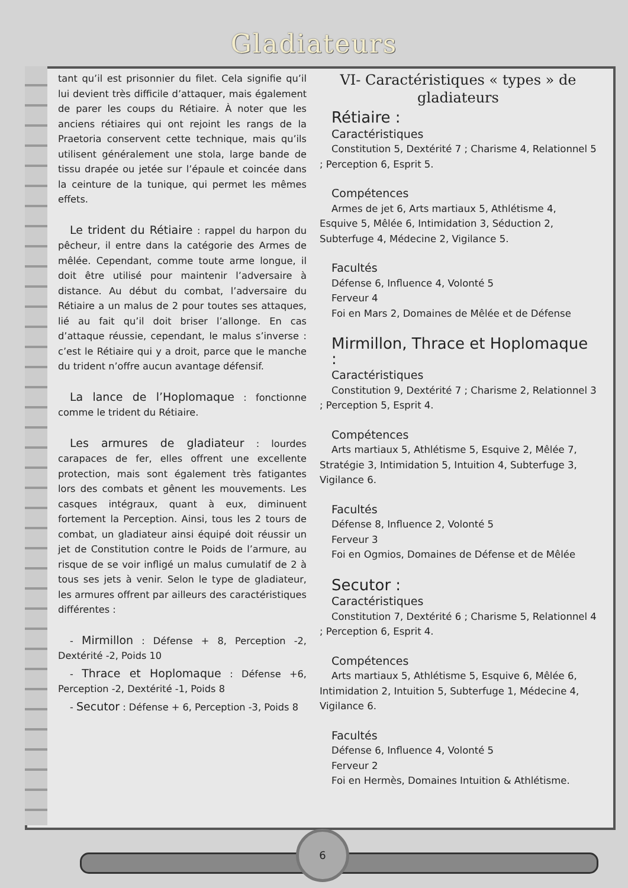Gladiateurs
6
tant qu’il est prisonnier du filet. Cela signifie qu’il lui devient très difficile d’attaquer, mais également de parer les coups du Rétiaire. À noter que les anciens rétiaires qui ont rejoint les rangs de la Praetoria conservent cette technique, mais qu’ils utilisent généralement une stola, large bande de tissu drapée ou jetée sur l’épaule et coincée dans la ceinture de la tunique, qui permet les mêmes effets.
Le trident du Rétiaire : rappel du harpon du pêcheur, il entre dans la catégorie des Armes de mêlée. Cependant, comme toute arme longue, il doit être utilisé pour maintenir l’adversaire à distance. Au début du combat, l’adversaire du Rétiaire a un malus de 2 pour toutes ses attaques, lié au fait qu’il doit briser l’allonge. En cas d’attaque réussie, cependant, le malus s’inverse : c’est le Rétiaire qui y a droit, parce que le manche du trident n’offre aucun avantage défensif.
La lance de l’Hoplomaque : fonctionne comme le trident du Rétiaire.
Les armures de gladiateur : lourdes carapaces de fer, elles offrent une excellente protection, mais sont également très fatigantes lors des combats et gênent les mouvements. Les casques intégraux, quant à eux, diminuent fortement la Perception. Ainsi, tous les 2 tours de combat, un gladiateur ainsi équipé doit réussir un jet de Constitution contre le Poids de l’armure, au risque de se voir infligé un malus cumulatif de 2 à tous ses jets à venir. Selon le type de gladiateur, les armures offrent par ailleurs des caractéristiques différentes :
- Mirmillon : Défense + 8, Perception -2, Dextérité -2, Poids 10
- Thrace et Hoplomaque : Défense +6, Perception -2, Dextérité -1, Poids 8
- Secutor : Défense + 6, Perception -3, Poids 8
VI- Caractéristiques « types » de gladiateurs
Rétiaire :
Caractéristiques
Constitution 5, Dextérité 7 ; Charisme 4, Relationnel 5 ; Perception 6, Esprit 5.
Compétences
Armes de jet 6, Arts martiaux 5, Athlétisme 4, Esquive 5, Mêlée 6, Intimidation 3, Séduction 2, Subterfuge 4, Médecine 2, Vigilance 5.
Facultés
Défense 6, Influence 4, Volonté 5
Ferveur 4
Foi en Mars 2, Domaines de Mêlée et de Défense
Mirmillon, Thrace et Hoplomaque :
Caractéristiques
Constitution 9, Dextérité 7 ; Charisme 2, Relationnel 3 ; Perception 5, Esprit 4.
Compétences
Arts martiaux 5, Athlétisme 5, Esquive 2, Mêlée 7, Stratégie 3, Intimidation 5, Intuition 4, Subterfuge 3, Vigilance 6.
Facultés
Défense 8, Influence 2, Volonté 5
Ferveur 3
Foi en Ogmios, Domaines de Défense et de Mêlée
Secutor :
Caractéristiques
Constitution 7, Dextérité 6 ; Charisme 5, Relationnel 4 ; Perception 6, Esprit 4.
Compétences
Arts martiaux 5, Athlétisme 5, Esquive 6, Mêlée 6, Intimidation 2, Intuition 5, Subterfuge 1, Médecine 4, Vigilance 6.
Facultés
Défense 6, Influence 4, Volonté 5
Ferveur 2
Foi en Hermès, Domaines Intuition & Athlétisme.